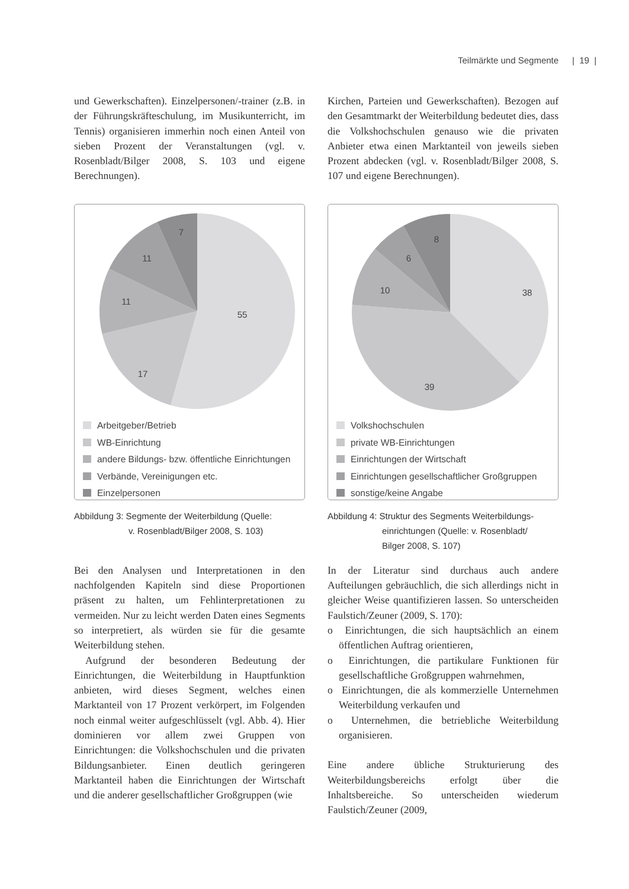Teilmärkte und Segmente | 19 |
und Gewerkschaften). Einzelpersonen/-trainer (z.B. in der Führungskräfteschulung, im Musikunterricht, im Tennis) organisieren immerhin noch einen Anteil von sieben Prozent der Veranstaltungen (vgl. v. Rosenbladt/Bilger 2008, S. 103 und eigene Berechnungen).
55
17
11
11
7
Arbeitgeber/Betrieb
WB-Einrichtung
andere Bildungs- bzw. öffentliche Einrichtungen
Verbände, Vereinigungen etc.
Einzelpersonen
Abbildung 3: Segmente der Weiterbildung (Quelle:
v. Rosenbladt/Bilger 2008, S. 103)
Bei den Analysen und Interpretationen in den nachfolgenden Kapiteln sind diese Proportionen präsent zu halten, um Fehlinterpretationen zu vermeiden. Nur zu leicht werden Daten eines Segments so interpretiert, als würden sie für die gesamte Weiterbildung stehen.
Aufgrund der besonderen Bedeutung der Einrichtungen, die Weiterbildung in Hauptfunktion anbieten, wird dieses Segment, welches einen Marktanteil von 17 Prozent verkörpert, im Folgenden noch einmal weiter aufgeschlüsselt (vgl. Abb. 4). Hier dominieren vor allem zwei Gruppen von Einrichtungen: die Volkshochschulen und die privaten Bildungsanbieter. Einen deutlich geringeren Marktanteil haben die Einrichtungen der Wirtschaft und die anderer gesellschaftlicher Großgruppen (wie
Kirchen, Parteien und Gewerkschaften). Bezogen auf den Gesamtmarkt der Weiterbildung bedeutet dies, dass die Volkshochschulen genauso wie die privaten Anbieter etwa einen Marktanteil von jeweils sieben Prozent abdecken (vgl. v. Rosenbladt/Bilger 2008, S. 107 und eigene Berechnungen).
38
39
10
6
8
Volkshochschulen
private WB-Einrichtungen
Einrichtungen der Wirtschaft
Einrichtungen gesellschaftlicher Großgruppen
sonstige/keine Angabe
Abbildung 4: Struktur des Segments Weiterbildungs-
einrichtungen (Quelle: v. Rosenbladt/
Bilger 2008, S. 107)
In der Literatur sind durchaus auch andere Aufteilungen gebräuchlich, die sich allerdings nicht in gleicher Weise quantifizieren lassen. So unterscheiden Faulstich/Zeuner (2009, S. 170):
o Einrichtungen, die sich hauptsächlich an einem öffentlichen Auftrag orientieren,
o Einrichtungen, die partikulare Funktionen für gesellschaftliche Großgruppen wahrnehmen,
o Einrichtungen, die als kommerzielle Unternehmen Weiterbildung verkaufen und
o Unternehmen, die betriebliche Weiterbildung organisieren.
Eine andere übliche Strukturierung des Weiterbildungsbereichs erfolgt über die Inhaltsbereiche. So unterscheiden wiederum Faulstich/Zeuner (2009,